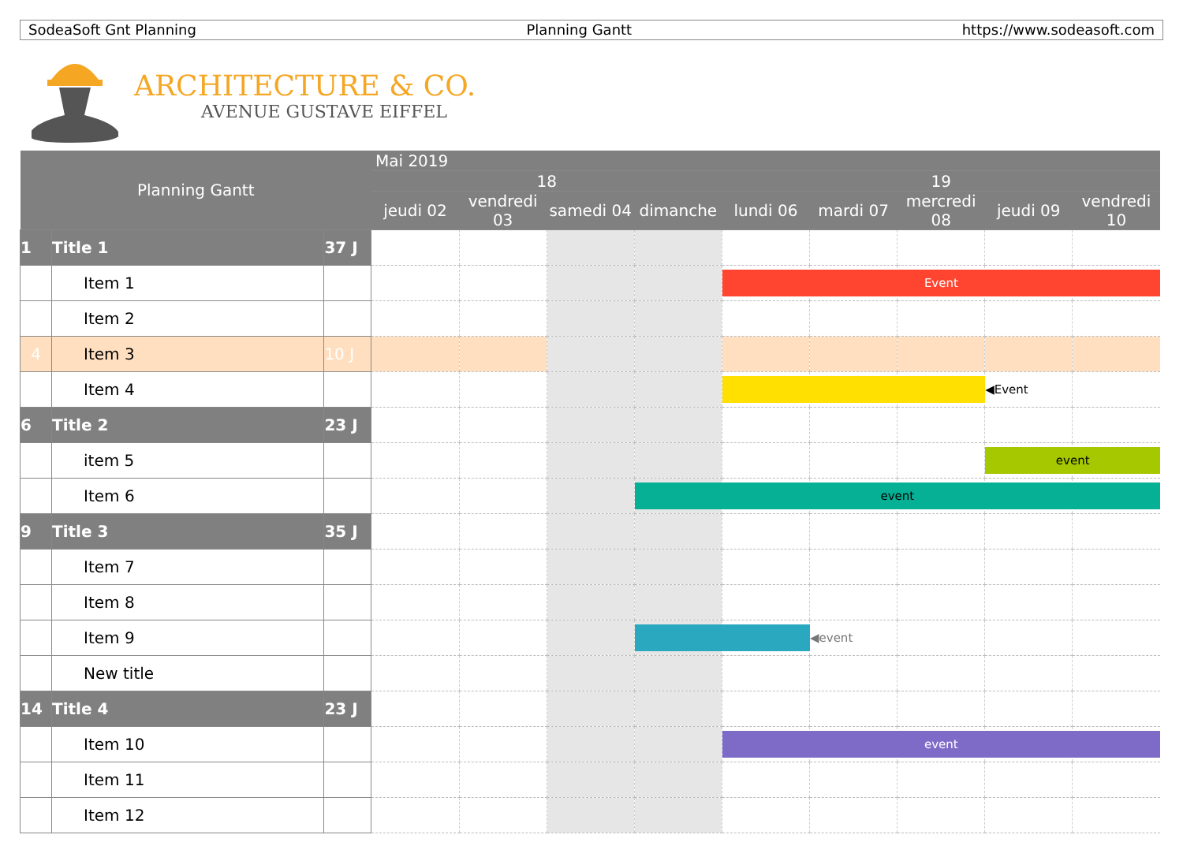SodeaSoft Gnt Planning Planning Gantt https://www.sodeasoft.com
ARCHITECTURE & CO.
AVENUE GUSTAVE EIFFEL
| Planning Gantt | | | Mai 2019 | | | | | | | | |
| --- | --- | --- | --- | --- | --- | --- | --- | --- | --- | --- | --- |
| | | | 18 | | | | 19 | | | | |
| | | | jeudi 02 | vendredi 03 | samedi 04 | dimanche | lundi 06 | mardi 07 | mercredi 08 | jeudi 09 | vendredi 10 |
| 1 | Title 1 | 37 J | | | | | | | | | |
| | Item 1 | | | | | | Event | | | | |
| | Item 2 | | | | | | | | | | |
| 4 | Item 3 | 10 J | | | | | | | | | |
| | Item 4 | | | | | | | | | ◀Event | |
| 6 | Title 2 | 23 J | | | | | | | | | |
| | item 5 | | | | | | | | | event | |
| | Item 6 | | | | | event | | | | | |
| 9 | Title 3 | 35 J | | | | | | | | | |
| | Item 7 | | | | | | | | | | |
| | Item 8 | | | | | | | | | | |
| | Item 9 | | | | | | | ◀event | | | |
| | New title | | | | | | | | | | |
| 14 | Title 4 | 23 J | | | | | | | | | |
| | Item 10 | | | | | | event | | | | |
| | Item 11 | | | | | | | | | | |
| | Item 12 | | | | | | | | | | |